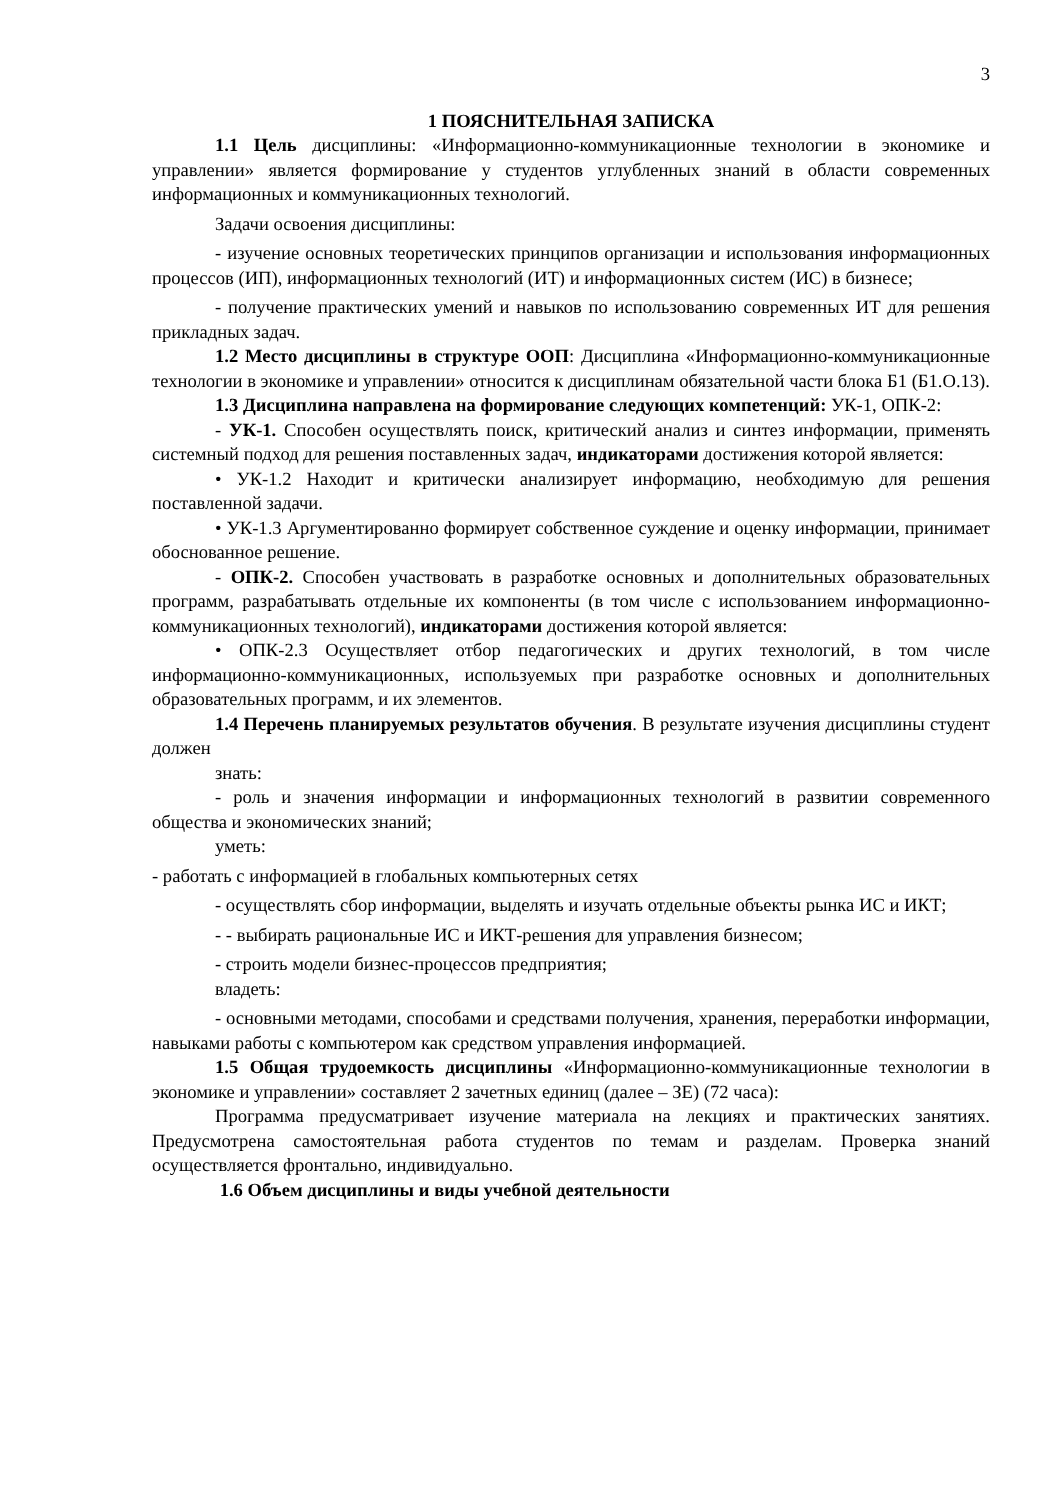3
1 ПОЯСНИТЕЛЬНАЯ ЗАПИСКА
1.1 Цель дисциплины: «Информационно-коммуникационные технологии в экономике и управлении» является формирование у студентов углубленных знаний в области современных информационных и коммуникационных технологий.
Задачи освоения дисциплины:
- изучение основных теоретических принципов организации и использования информационных процессов (ИП), информационных технологий (ИТ) и информационных систем (ИС) в бизнесе;
- получение практических умений и навыков по использованию современных ИТ для решения прикладных задач.
1.2 Место дисциплины в структуре ООП: Дисциплина «Информационно-коммуникационные технологии в экономике и управлении» относится к дисциплинам обязательной части блока Б1 (Б1.О.13).
1.3 Дисциплина направлена на формирование следующих компетенций: УК-1, ОПК-2:
- УК-1. Способен осуществлять поиск, критический анализ и синтез информации, применять системный подход для решения поставленных задач, индикаторами достижения которой является:
• УК-1.2 Находит и критически анализирует информацию, необходимую для решения поставленной задачи.
• УК-1.3 Аргументированно формирует собственное суждение и оценку информации, принимает обоснованное решение.
- ОПК-2. Способен участвовать в разработке основных и дополнительных образовательных программ, разрабатывать отдельные их компоненты (в том числе с использованием информационно-коммуникационных технологий), индикаторами достижения которой является:
• ОПК-2.3 Осуществляет отбор педагогических и других технологий, в том числе информационно-коммуникационных, используемых при разработке основных и дополнительных образовательных программ, и их элементов.
1.4 Перечень планируемых результатов обучения. В результате изучения дисциплины студент должен
знать:
- роль и значения информации и информационных технологий в развитии современного общества и экономических знаний;
уметь:
- работать с информацией в глобальных компьютерных сетях
- осуществлять сбор информации, выделять и изучать отдельные объекты рынка ИС и ИКТ;
- - выбирать рациональные ИС и ИКТ-решения для управления бизнесом;
- строить модели бизнес-процессов предприятия;
владеть:
- основными методами, способами и средствами получения, хранения, переработки информации, навыками работы с компьютером как средством управления информацией.
1.5 Общая трудоемкость дисциплины «Информационно-коммуникационные технологии в экономике и управлении» составляет 2 зачетных единиц (далее – ЗЕ) (72 часа):
Программа предусматривает изучение материала на лекциях и практических занятиях. Предусмотрена самостоятельная работа студентов по темам и разделам. Проверка знаний осуществляется фронтально, индивидуально.
1.6 Объем дисциплины и виды учебной деятельности